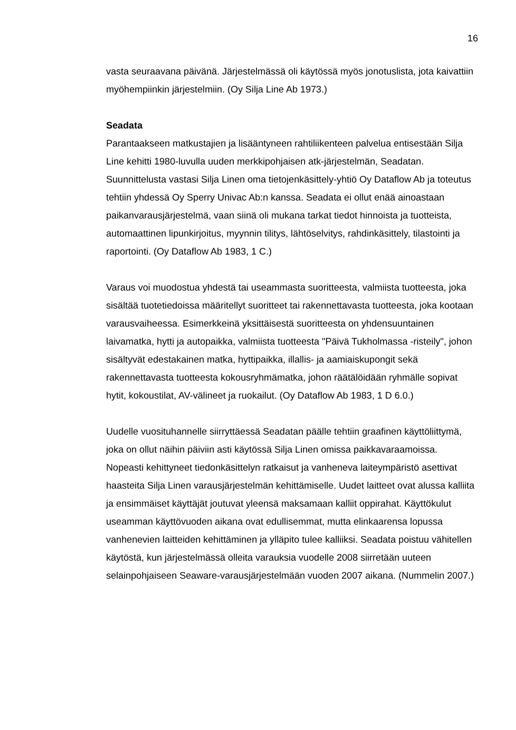16
vasta seuraavana päivänä. Järjestelmässä oli käytössä myös jonotuslista, jota kaivattiin myöhempiinkin järjestelmiin. (Oy Silja Line Ab 1973.)
Seadata
Parantaakseen matkustajien ja lisääntyneen rahtiliikenteen palvelua entisestään Silja Line kehitti 1980-luvulla uuden merkkipohjaisen atk-järjestelmän, Seadatan. Suunnittelusta vastasi Silja Linen oma tietojenkäsittely-yhtiö Oy Dataflow Ab ja toteutus tehtiin yhdessä Oy Sperry Univac Ab:n kanssa. Seadata ei ollut enää ainoastaan paikanvarausjärjestelmä, vaan siinä oli mukana tarkat tiedot hinnoista ja tuotteista, automaattinen lipunkirjoitus, myynnin tilitys, lähtöselvitys, rahdinkäsittely, tilastointi ja raportointi. (Oy Dataflow Ab 1983, 1 C.)
Varaus voi muodostua yhdestä tai useammasta suoritteesta, valmiista tuotteesta, joka sisältää tuotetiedoissa määritellyt suoritteet tai rakennettavasta tuotteesta, joka kootaan varausvaiheessa. Esimerkkeinä yksittäisestä suoritteesta on yhdensuuntainen laivamatka, hytti ja autopaikka, valmiista tuotteesta "Päivä Tukholmassa -risteily", johon sisältyvät edestakainen matka, hyttipaikka, illallis- ja aamiaiskupongit sekä rakennettavasta tuotteesta kokousryhmämatka, johon räätälöidään ryhmälle sopivat hytit, kokoustilat, AV-välineet ja ruokailut. (Oy Dataflow Ab 1983, 1 D 6.0.)
Uudelle vuosituhannelle siirryttäessä Seadatan päälle tehtiin graafinen käyttöliittymä, joka on ollut näihin päiviin asti käytössä Silja Linen omissa paikkavaraamoissa. Nopeasti kehittyneet tiedonkäsittelyn ratkaisut ja vanheneva laiteympäristö asettivat haasteita Silja Linen varausjärjestelmän kehittämiselle. Uudet laitteet ovat alussa kalliita ja ensimmäiset käyttäjät joutuvat yleensä maksamaan kalliit oppirahat. Käyttökulut useamman käyttövuoden aikana ovat edullisemmat, mutta elinkaarensa lopussa vanhenevien laitteiden kehittäminen ja ylläpito tulee kalliiksi. Seadata poistuu vähitellen käytöstä, kun järjestelmässä olleita varauksia vuodelle 2008 siirretään uuteen selainpohjaiseen Seaware-varausjärjestelmään vuoden 2007 aikana. (Nummelin 2007.)